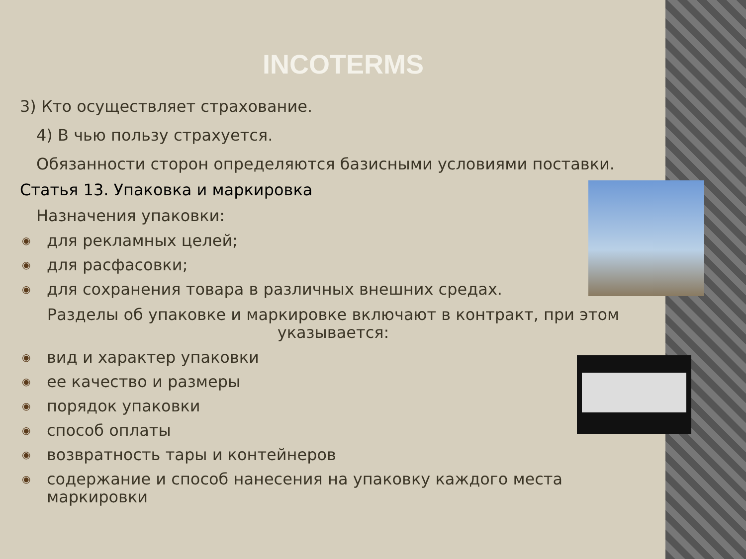INCOTERMS
3) Кто осуществляет страхование.
4) В чью пользу страхуется.
Обязанности сторон определяются базисными условиями поставки.
Статья 13. Упаковка и маркировка
Назначения упаковки:
◉ для рекламных целей;
◉ для расфасовки;
◉ для сохранения товара в различных внешних средах.
Разделы об упаковке и маркировке включают в контракт, при этом указывается:
◉ вид и характер упаковки
◉ ее качество и размеры
◉ порядок упаковки
◉ способ оплаты
◉ возвратность тары и контейнеров
◉ содержание и способ нанесения на упаковку каждого места маркировки